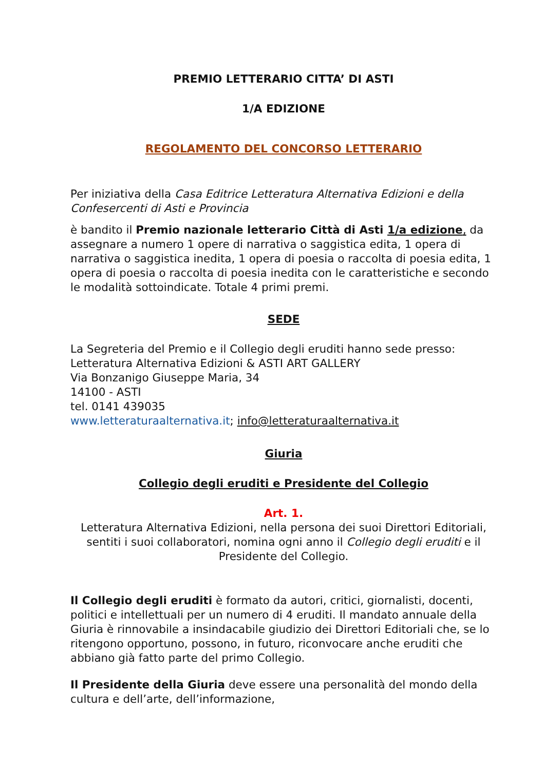PREMIO LETTERARIO CITTA’ DI ASTI
1/A EDIZIONE
REGOLAMENTO DEL CONCORSO LETTERARIO
Per iniziativa della Casa Editrice Letteratura Alternativa Edizioni e della Confesercenti di Asti e Provincia
è bandito il Premio nazionale letterario Città di Asti 1/a edizione, da assegnare a numero 1 opere di narrativa o saggistica edita, 1 opera di narrativa o saggistica inedita, 1 opera di poesia o raccolta di poesia edita, 1 opera di poesia o raccolta di poesia inedita con le caratteristiche e secondo le modalità sottoindicate. Totale 4 primi premi.
SEDE
La Segreteria del Premio e il Collegio degli eruditi hanno sede presso:
Letteratura Alternativa Edizioni & ASTI ART GALLERY
Via Bonzanigo Giuseppe Maria, 34
14100 - ASTI
tel. 0141 439035
www.letteraturaalternativa.it; info@letteraturaalternativa.it
Giuria
Collegio degli eruditi e Presidente del Collegio
Art. 1.
Letteratura Alternativa Edizioni, nella persona dei suoi Direttori Editoriali, sentiti i suoi collaboratori, nomina ogni anno il Collegio degli eruditi e il Presidente del Collegio.
Il Collegio degli eruditi è formato da autori, critici, giornalisti, docenti, politici e intellettuali per un numero di 4 eruditi. Il mandato annuale della Giuria è rinnovabile a insindacabile giudizio dei Direttori Editoriali che, se lo ritengono opportuno, possono, in futuro, riconvocare anche eruditi che abbiano già fatto parte del primo Collegio.
Il Presidente della Giuria deve essere una personalità del mondo della cultura e dell’arte, dell’informazione,